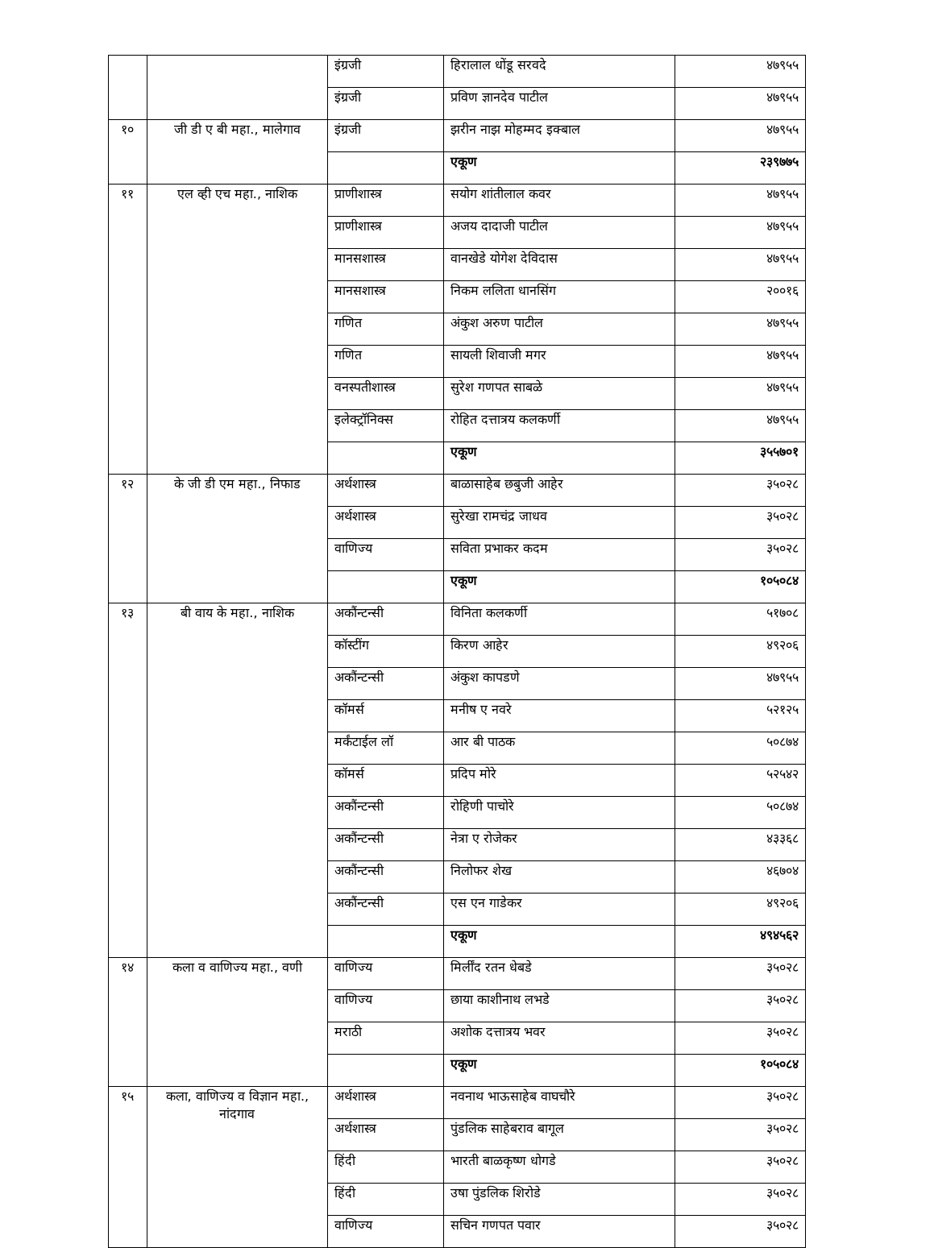| | | इंग्रजी | हिरालाल धोंडू सरवदे | ४७९५५ |
| | | इंग्रजी | प्रविण ज्ञानदेव पाटील | ४७९५५ |
| १० | जी डी ए बी महा., मालेगाव | इंग्रजी | झरीन नाझ मोहम्मद इक्बाल | ४७९५५ |
| | | | एकूण | २३९७७५ |
| ११ | एल व्ही एच महा., नाशिक | प्राणीशास्त्र | सयोग शांतीलाल कवर | ४७९५५ |
| | | प्राणीशास्त्र | अजय दादाजी पाटील | ४७९५५ |
| | | मानसशास्त्र | वानखेडे योगेश देविदास | ४७९५५ |
| | | मानसशास्त्र | निकम ललिता धानसिंग | २००१६ |
| | | गणित | अंकुश अरुण पाटील | ४७९५५ |
| | | गणित | सायली शिवाजी मगर | ४७९५५ |
| | | वनस्पतीशास्त्र | सुरेश गणपत साबळे | ४७९५५ |
| | | इलेक्ट्रॉनिक्स | रोहित दत्तात्रय कलकर्णी | ४७९५५ |
| | | | एकूण | ३५५७०१ |
| १२ | के जी डी एम महा., निफाड | अर्थशास्त्र | बाळासाहेब छबुजी आहेर | ३५०२८ |
| | | अर्थशास्त्र | सुरेखा रामचंद्र जाधव | ३५०२८ |
| | | वाणिज्य | सविता प्रभाकर कदम | ३५०२८ |
| | | | एकूण | १०५०८४ |
| १३ | बी वाय के महा., नाशिक | अकौंन्टन्सी | विनिता कलकर्णी | ५१७०८ |
| | | कॉस्टींग | किरण आहेर | ४९२०६ |
| | | अकौंन्टन्सी | अंकुश कापडणे | ४७९५५ |
| | | कॉमर्स | मनीष ए नवरे | ५२१२५ |
| | | मर्कंटाईल लॉ | आर बी पाठक | ५०८७४ |
| | | कॉमर्स | प्रदिप मोरे | ५२५४२ |
| | | अकौंन्टन्सी | रोहिणी पाचोरे | ५०८७४ |
| | | अकौंन्टन्सी | नेत्रा ए रोजेकर | ४३३६८ |
| | | अकौंन्टन्सी | निलोफर शेख | ४६७०४ |
| | | अकौंन्टन्सी | एस एन गाडेकर | ४९२०६ |
| | | | एकूण | ४९४५६२ |
| १४ | कला व वाणिज्य महा., वणी | वाणिज्य | मिर्लींद रतन धेबडे | ३५०२८ |
| | | वाणिज्य | छाया काशीनाथ लभडे | ३५०२८ |
| | | मराठी | अशोक दत्तात्रय भवर | ३५०२८ |
| | | | एकूण | १०५०८४ |
| १५ | कला, वाणिज्य व विज्ञान महा., नांदगाव | अर्थशास्त्र | नवनाथ भाऊसाहेब वाघचौरे | ३५०२८ |
| | | अर्थशास्त्र | पुंडलिक साहेबराव बागूल | ३५०२८ |
| | | हिंदी | भारती बाळकृष्ण धोगडे | ३५०२८ |
| | | हिंदी | उषा पुंडलिक शिरोडे | ३५०२८ |
| | | वाणिज्य | सचिन गणपत पवार | ३५०२८ |